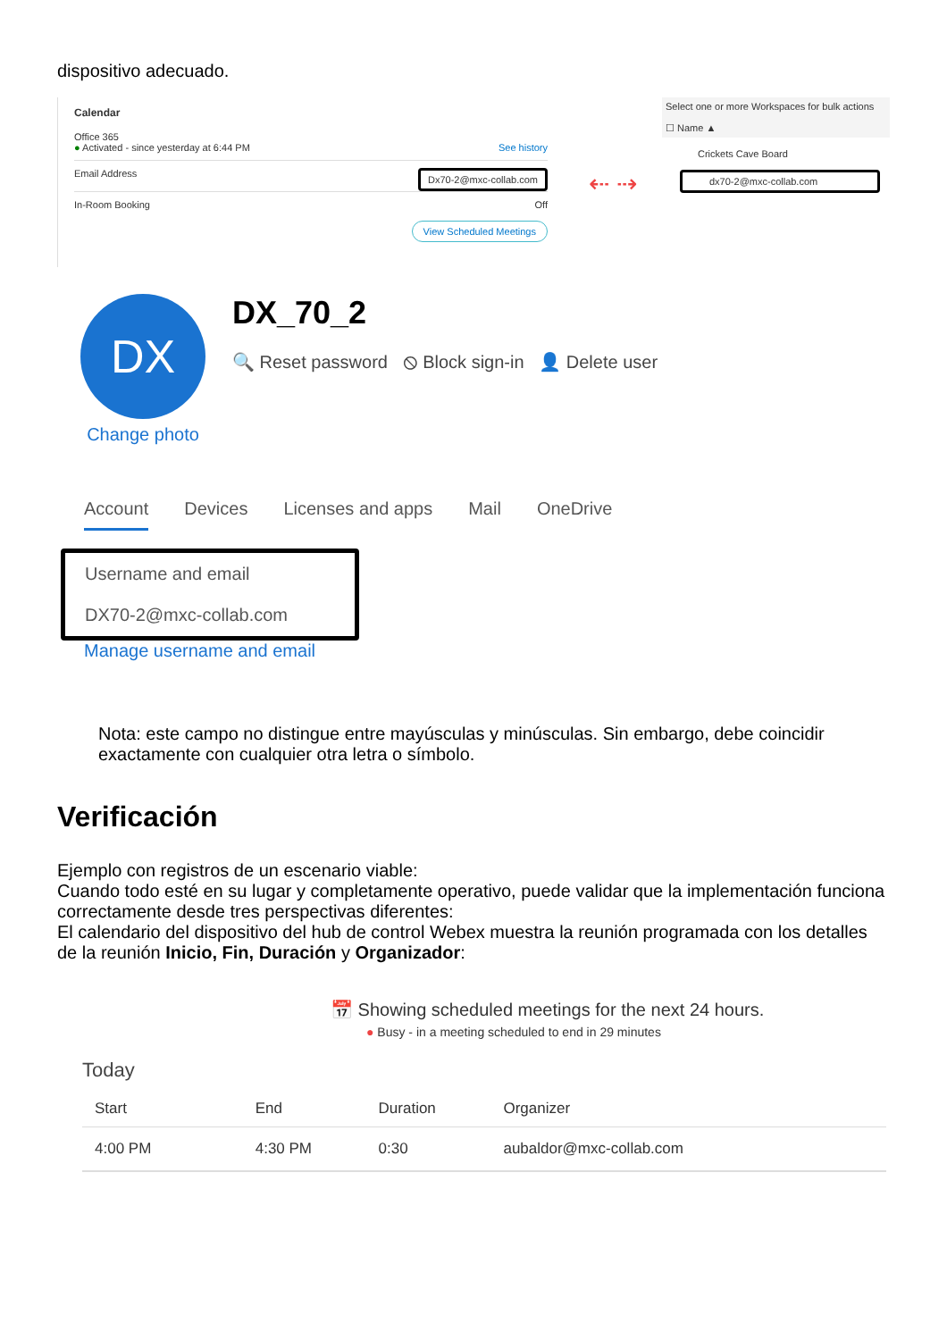dispositivo adecuado.
Calendar
Office 365
● Activated - since yesterday at 6:44 PM See history
Email Address Dx70-2@mxc-collab.com
In-Room Booking Off
View Scheduled Meetings
⇠ ⇢
Select one or more Workspaces for bulk actions
☐ Name ▲
Crickets Cave Board
dx70-2@mxc-collab.com
DX
Change photo
DX_70_2
🔍 Reset password ⦸ Block sign-in 👤 Delete user
Account Devices Licenses and apps Mail OneDrive
Username and email
DX70-2@mxc-collab.com
Manage username and email
Nota: este campo no distingue entre mayúsculas y minúsculas. Sin embargo, debe coincidir exactamente con cualquier otra letra o símbolo.
Verificación
Ejemplo con registros de un escenario viable:
Cuando todo esté en su lugar y completamente operativo, puede validar que la implementación funciona correctamente desde tres perspectivas diferentes:
El calendario del dispositivo del hub de control Webex muestra la reunión programada con los detalles de la reunión Inicio, Fin, Duración y Organizador:
📅 Showing scheduled meetings for the next 24 hours.
● Busy - in a meeting scheduled to end in 29 minutes
Today
| Start | End | Duration | Organizer |
| --- | --- | --- | --- |
| 4:00 PM | 4:30 PM | 0:30 | aubaldor@mxc-collab.com |